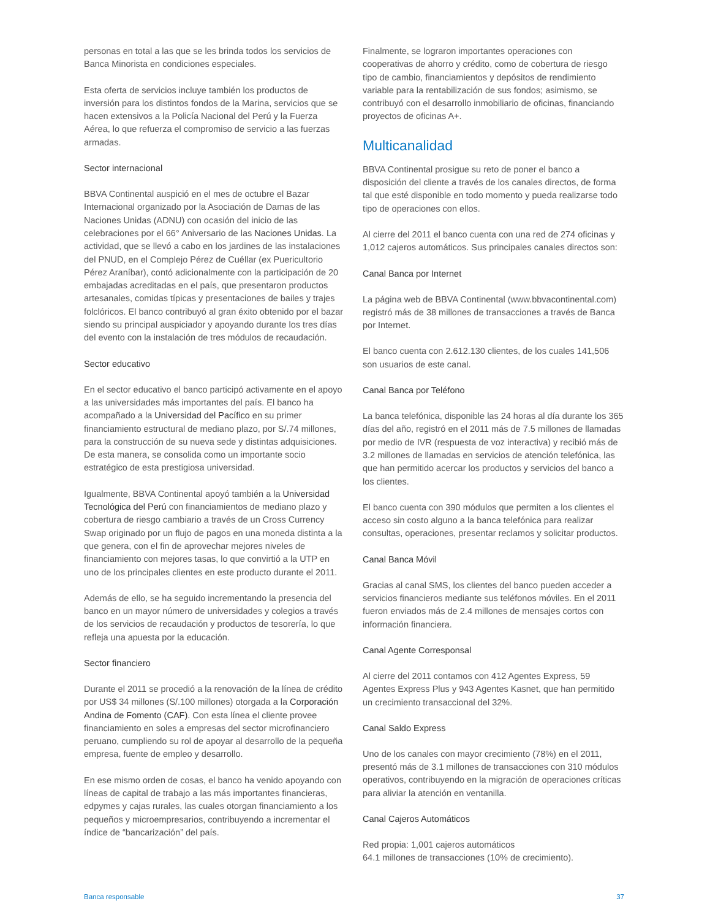personas en total a las que se les brinda todos los servicios de Banca Minorista en condiciones especiales.
Esta oferta de servicios incluye también los productos de inversión para los distintos fondos de la Marina, servicios que se hacen extensivos a la Policía Nacional del Perú y la Fuerza Aérea, lo que refuerza el compromiso de servicio a las fuerzas armadas.
Sector internacional
BBVA Continental auspició en el mes de octubre el Bazar Internacional organizado por la Asociación de Damas de las Naciones Unidas (ADNU) con ocasión del inicio de las celebraciones por el 66° Aniversario de las Naciones Unidas. La actividad, que se llevó a cabo en los jardines de las instalaciones del PNUD, en el Complejo Pérez de Cuéllar (ex Puericultorio Pérez Araníbar), contó adicionalmente con la participación de 20 embajadas acreditadas en el país, que presentaron productos artesanales, comidas típicas y presentaciones de bailes y trajes folclóricos. El banco contribuyó al gran éxito obtenido por el bazar siendo su principal auspiciador y apoyando durante los tres días del evento con la instalación de tres módulos de recaudación.
Sector educativo
En el sector educativo el banco participó activamente en el apoyo a las universidades más importantes del país. El banco ha acompañado a la Universidad del Pacífico en su primer financiamiento estructural de mediano plazo, por S/.74 millones, para la construcción de su nueva sede y distintas adquisiciones. De esta manera, se consolida como un importante socio estratégico de esta prestigiosa universidad.
Igualmente, BBVA Continental apoyó también a la Universidad Tecnológica del Perú con financiamientos de mediano plazo y cobertura de riesgo cambiario a través de un Cross Currency Swap originado por un flujo de pagos en una moneda distinta a la que genera, con el fin de aprovechar mejores niveles de financiamiento con mejores tasas, lo que convirtió a la UTP en uno de los principales clientes en este producto durante el 2011.
Además de ello, se ha seguido incrementando la presencia del banco en un mayor número de universidades y colegios a través de los servicios de recaudación y productos de tesorería, lo que refleja una apuesta por la educación.
Sector financiero
Durante el 2011 se procedió a la renovación de la línea de crédito por US$ 34 millones (S/.100 millones) otorgada a la Corporación Andina de Fomento (CAF). Con esta línea el cliente provee financiamiento en soles a empresas del sector microfinanciero peruano, cumpliendo su rol de apoyar al desarrollo de la pequeña empresa, fuente de empleo y desarrollo.
En ese mismo orden de cosas, el banco ha venido apoyando con líneas de capital de trabajo a las más importantes financieras, edpymes y cajas rurales, las cuales otorgan financiamiento a los pequeños y microempresarios, contribuyendo a incrementar el índice de “bancarización” del país.
Finalmente, se lograron importantes operaciones con cooperativas de ahorro y crédito, como de cobertura de riesgo tipo de cambio, financiamientos y depósitos de rendimiento variable para la rentabilización de sus fondos; asimismo, se contribuyó con el desarrollo inmobiliario de oficinas, financiando proyectos de oficinas A+.
Multicanalidad
BBVA Continental prosigue su reto de poner el banco a disposición del cliente a través de los canales directos, de forma tal que esté disponible en todo momento y pueda realizarse todo tipo de operaciones con ellos.
Al cierre del 2011 el banco cuenta con una red de 274 oficinas y 1,012 cajeros automáticos. Sus principales canales directos son:
Canal Banca por Internet
La página web de BBVA Continental (www.bbvacontinental.com) registró más de 38 millones de transacciones a través de Banca por Internet.
El banco cuenta con 2.612.130 clientes, de los cuales 141,506 son usuarios de este canal.
Canal Banca por Teléfono
La banca telefónica, disponible las 24 horas al día durante los 365 días del año, registró en el 2011 más de 7.5 millones de llamadas por medio de IVR (respuesta de voz interactiva) y recibió más de 3.2 millones de llamadas en servicios de atención telefónica, las que han permitido acercar los productos y servicios del banco a los clientes.
El banco cuenta con 390 módulos que permiten a los clientes el acceso sin costo alguno a la banca telefónica para realizar consultas, operaciones, presentar reclamos y solicitar productos.
Canal Banca Móvil
Gracias al canal SMS, los clientes del banco pueden acceder a servicios financieros mediante sus teléfonos móviles. En el 2011 fueron enviados más de 2.4 millones de mensajes cortos con información financiera.
Canal Agente Corresponsal
Al cierre del 2011 contamos con 412 Agentes Express, 59 Agentes Express Plus y 943 Agentes Kasnet, que han permitido un crecimiento transaccional del 32%.
Canal Saldo Express
Uno de los canales con mayor crecimiento (78%) en el 2011, presentó más de 3.1 millones de transacciones con 310 módulos operativos, contribuyendo en la migración de operaciones críticas para aliviar la atención en ventanilla.
Canal Cajeros Automáticos
Red propia: 1,001 cajeros automáticos
64.1 millones de transacciones (10% de crecimiento).
Banca responsable 37